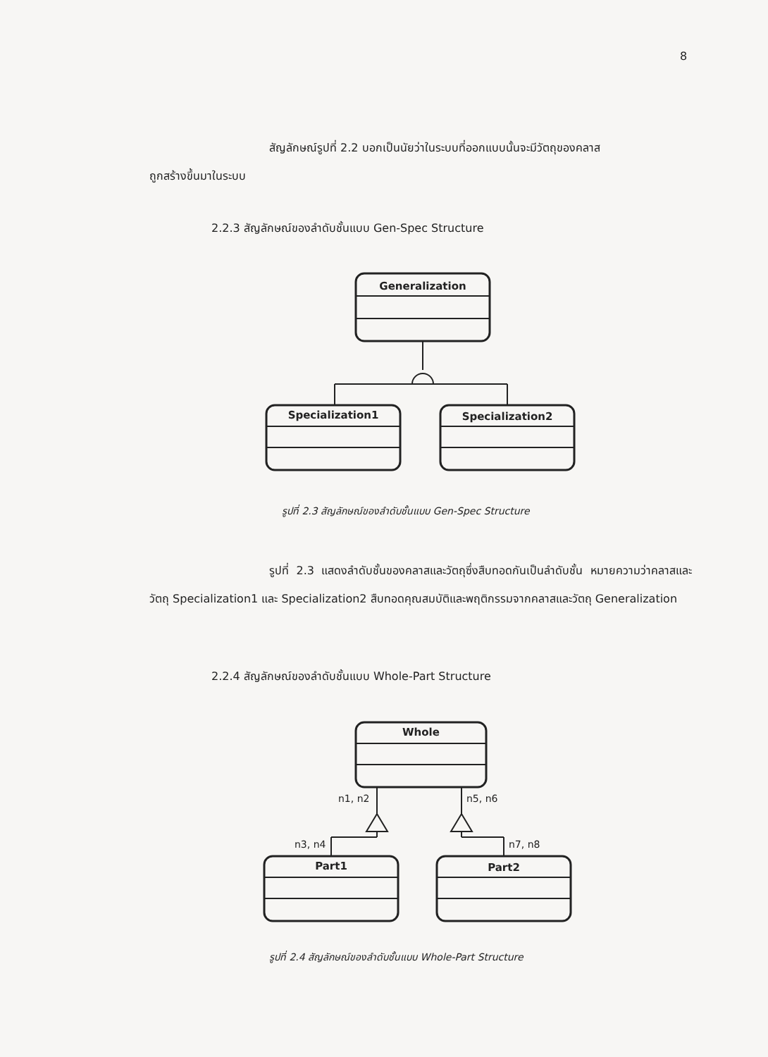8
สัญลักษณ์รูปที่ 2.2 บอกเป็นนัยว่าในระบบที่ออกแบบนั้นจะมีวัตถุของคลาส
ถูกสร้างขึ้นมาในระบบ
2.2.3 สัญลักษณ์ของลำดับชั้นแบบ Gen-Spec Structure
Generalization
Specialization1 Specialization2
รูปที่ 2.3 สัญลักษณ์ของลำดับชั้นแบบ Gen-Spec Structure
รูปที่ 2.3 แสดงลำดับชั้นของคลาสและวัตถุซึ่งสืบทอดกันเป็นลำดับชั้น หมายความว่าคลาสและวัตถุ Specialization1 และ Specialization2 สืบทอดคุณสมบัติและพฤติกรรมจากคลาสและวัตถุ Generalization
2.2.4 สัญลักษณ์ของลำดับชั้นแบบ Whole-Part Structure
Whole
n1, n2 n5, n6
n3, n4 n7, n8
Part1 Part2
รูปที่ 2.4 สัญลักษณ์ของลำดับชั้นแบบ Whole-Part Structure